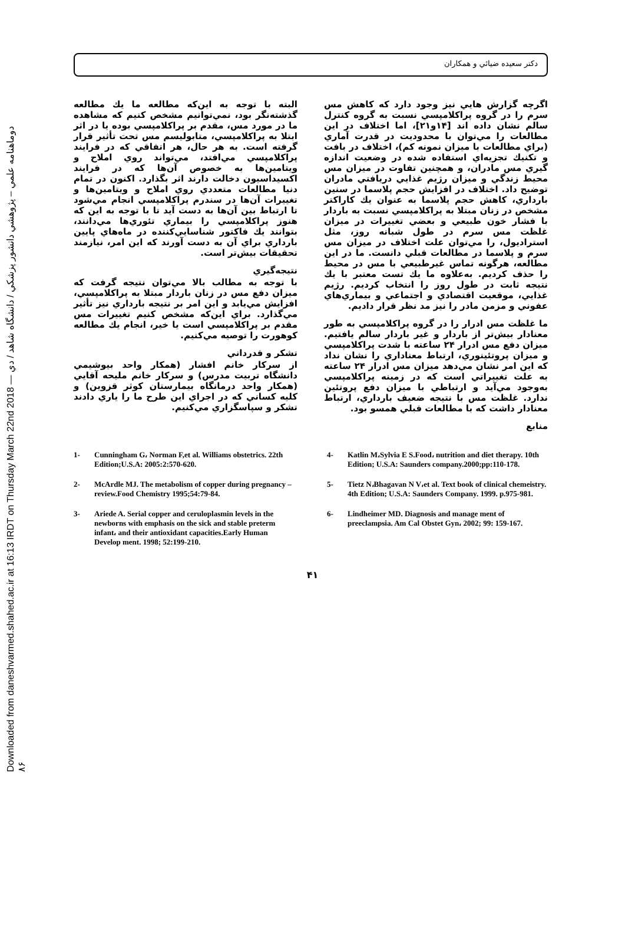Downloaded from daneshvarmed.shahed.ac.ir at 16:13 IRDT on Thursday March 22nd 2018 — دوماهنامه علمي – پژوهشي دانشور پزشكي / دانشگاه شاهد / دي ۸۶
دكتر سعيده ضيائي و همكاران
اگرچه گزارش هايي نيز وجود دارد كه كاهش مس سرم را در گروه پراكلامپسي نسبت به گروه كنترل سالم نشان داده اند [۱۴و۲۱]، اما اختلاف در اين مطالعات را مي‌توان با محدوديت در قدرت آماري (براي مطالعات با ميزان نمونه كم)، اختلاف در بافت و تكنيك تجزيه‌اي استفاده شده در وضعيت اندازه گيري مس مادران، و همچنين تفاوت در ميزان مس محيط زندگي و ميزان رژيم غذايي دريافتي مادران توضيح داد. اختلاف در افزايش حجم پلاسما در سنين بارداري، كاهش حجم پلاسما به عنوان يك كاراكتر مشخص در زنان مبتلا به پراكلامپسي نسبت به باردار با فشار خون طبيعي و بعضي تغييرات در ميزان غلظت مس سرم در طول شبانه روز، مثل استراديول، را مي‌توان علت اختلاف در ميزان مس سرم و پلاسما در مطالعات قبلي دانست. ما در اين مطالعه، هرگونه تماس غيرطبيعي با مس در محيط را حذف كرديم. به‌علاوه ما يك تست معتبر با يك نتيجه ثابت در طول روز را انتخاب كرديم. رژيم غذايي، موقعيت اقتصادي و اجتماعي و بيماري‌هاي عفوني و مزمن مادر را نيز مد نظر قرار داديم.
ما غلظت مس ادرار را در گروه پراكلامپسي به طور معنادار بيش‌تر از باردار و غير باردار سالم يافتيم. ميزان دفع مس ادرار ۲۴ ساعته با شدت پراكلامپسي و ميزان پروتئينوري، ارتباط معناداري را نشان نداد كه اين امر نشان مي‌دهد ميزان مس ادرار ۲۴ ساعته به علت تغييراتي است كه در زمينه پراكلامپسي به‌وجود مي‌آيد و ارتباطي با ميزان دفع پروتئين ندارد. غلظت مس با نتيجه ضعيف بارداري، ارتباط معنادار داشت كه با مطالعات قبلي همسو بود.
منابع
البته با توجه به اين‌كه مطالعه ما يك مطالعه گذشته‌نگر بود، نمي‌توانيم مشخص كنيم كه مشاهده ما در مورد مس، مقدم بر پراكلامپسي بوده يا در اثر ابتلا به پراكلامپسي، متابوليسم مس تحت تأثير قرار گرفته است. به هر حال، هر اتفاقي كه در فرايند پراكلامپسي مي‌افتد، مي‌تواند روي املاح و ويتامين‌ها به خصوص آن‌ها كه در فرايند اكسيداسيون دخالت دارند اثر بگذارد. اكنون در تمام دنيا مطالعات متعددي روي املاح و ويتامين‌ها و تغييرات آن‌ها در سندرم پراكلامپسي انجام مي‌شود تا ارتباط بين آن‌ها به دست آيد تا با توجه به اين كه هنوز پراكلامپسي را بيماري تئوري‌ها مي‌دانند، بتوانند يك فاكتور شناسايي‌كننده در ماه‌هاي پايين بارداري براي آن به دست آورند كه اين امر، نيازمند تحقيقات بيش‌تر است.
نتيجه‌گيري
با توجه به مطالب بالا مي‌توان نتيجه گرفت كه ميزان دفع مس در زنان باردار مبتلا به پراكلامپسي، افزايش مي‌يابد و اين امر بر نتيجه بارداري نيز تأثير مي‌گذارد. براي اين‌كه مشخص كنيم تغييرات مس مقدم بر پراكلامپسي است يا خير، انجام يك مطالعه كوهورت را توصيه مي‌كنيم.
تشكر و قدرداني
از سركار خانم افشار (همكار واحد بيوشيمي دانشگاه تربيت مدرس) و سركار خانم مليحه آقايي (همكار واحد درمانگاه بيمارستان كوثر قزوين) و كليه كساني كه در اجراي اين طرح ما را ياري دادند تشكر و سپاسگزاري مي‌كنيم.
1- Cunningham G، Norman F,et al. Williams obstetrics. 22th Edition;U.S.A: 2005:2:570-620.
2- McArdle MJ. The metabolism of copper during pregnancy – review.Food Chemistry 1995;54:79-84.
3- Ariede A. Serial copper and ceruloplasmin levels in the newborns with emphasis on the sick and stable preterm infant، and their antioxidant capacities.Early Human Develop ment. 1998; 52:199-210.
4- Katlin M،Sylvia E S.Food، nutrition and diet therapy. 10th Edition; U.S.A: Saunders company.2000;pp:110-178.
5- Tietz N،Bhagavan N V،et al. Text book of clinical chemeistry. 4th Edition; U.S.A: Saunders Company. 1999. p.975-981.
6- Lindheimer MD. Diagnosis and manage ment of preeclampsia. Am Cal Obstet Gyn، 2002; 99: 159-167.
۴۱